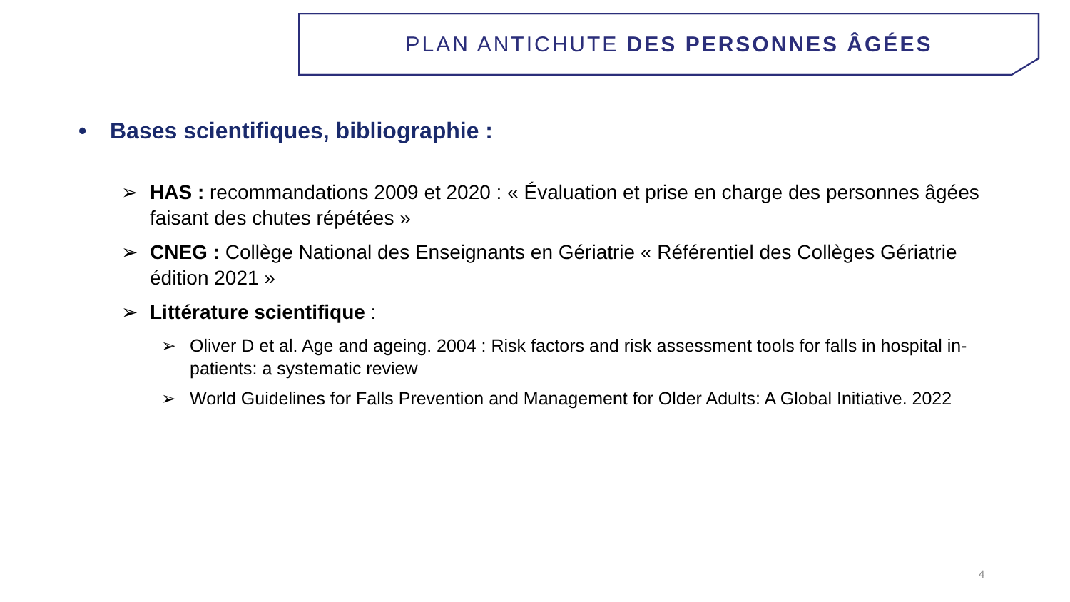PLAN ANTICHUTE DES PERSONNES ÂGÉES
• Bases scientifiques, bibliographie :
➢ HAS : recommandations 2009 et 2020 : « Évaluation et prise en charge des personnes âgées faisant des chutes répétées »
➢ CNEG : Collège National des Enseignants en Gériatrie « Référentiel des Collèges Gériatrie édition 2021 »
➢ Littérature scientifique :
➢ Oliver D et al. Age and ageing. 2004 : Risk factors and risk assessment tools for falls in hospital in-patients: a systematic review
➢ World Guidelines for Falls Prevention and Management for Older Adults: A Global Initiative. 2022
4